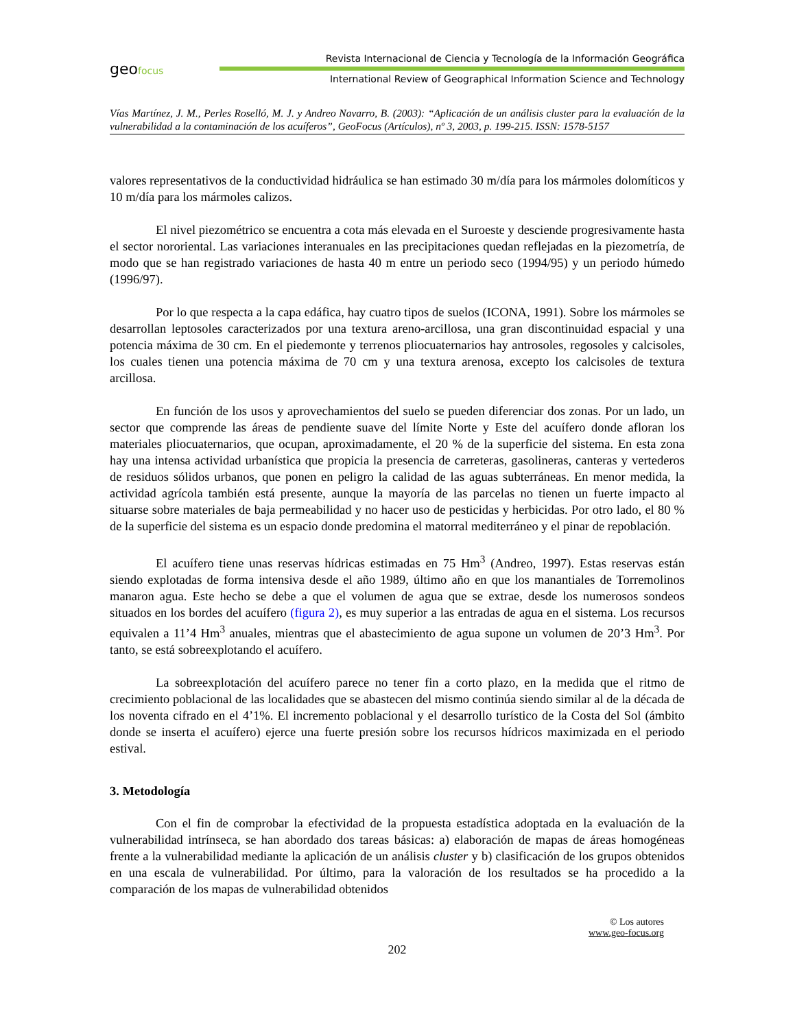geofocus
Revista Internacional de Ciencia y Tecnología de la Información Geográfica
International Review of Geographical Information Science and Technology
Vías Martínez, J. M., Perles Roselló, M. J. y Andreo Navarro, B. (2003): “Aplicación de un análisis cluster para la evaluación de la vulnerabilidad a la contaminación de los acuíferos”, GeoFocus (Artículos), nº 3, 2003, p. 199-215. ISSN: 1578-5157
valores representativos de la conductividad hidráulica se han estimado 30 m/día para los mármoles dolomíticos y 10 m/día para los mármoles calizos.
El nivel piezométrico se encuentra a cota más elevada en el Suroeste y desciende progresivamente hasta el sector nororiental. Las variaciones interanuales en las precipitaciones quedan reflejadas en la piezometría, de modo que se han registrado variaciones de hasta 40 m entre un periodo seco (1994/95) y un periodo húmedo (1996/97).
Por lo que respecta a la capa edáfica, hay cuatro tipos de suelos (ICONA, 1991). Sobre los mármoles se desarrollan leptosoles caracterizados por una textura areno-arcillosa, una gran discontinuidad espacial y una potencia máxima de 30 cm. En el piedemonte y terrenos pliocuaternarios hay antrosoles, regosoles y calcisoles, los cuales tienen una potencia máxima de 70 cm y una textura arenosa, excepto los calcisoles de textura arcillosa.
En función de los usos y aprovechamientos del suelo se pueden diferenciar dos zonas. Por un lado, un sector que comprende las áreas de pendiente suave del límite Norte y Este del acuífero donde afloran los materiales pliocuaternarios, que ocupan, aproximadamente, el 20 % de la superficie del sistema. En esta zona hay una intensa actividad urbanística que propicia la presencia de carreteras, gasolineras, canteras y vertederos de residuos sólidos urbanos, que ponen en peligro la calidad de las aguas subterráneas. En menor medida, la actividad agrícola también está presente, aunque la mayoría de las parcelas no tienen un fuerte impacto al situarse sobre materiales de baja permeabilidad y no hacer uso de pesticidas y herbicidas. Por otro lado, el 80 % de la superficie del sistema es un espacio donde predomina el matorral mediterráneo y el pinar de repoblación.
El acuífero tiene unas reservas hídricas estimadas en 75 Hm<sup>3</sup> (Andreo, 1997). Estas reservas están siendo explotadas de forma intensiva desde el año 1989, último año en que los manantiales de Torremolinos manaron agua. Este hecho se debe a que el volumen de agua que se extrae, desde los numerosos sondeos situados en los bordes del acuífero (figura 2), es muy superior a las entradas de agua en el sistema. Los recursos equivalen a 11’4 Hm<sup>3</sup> anuales, mientras que el abastecimiento de agua supone un volumen de 20’3 Hm<sup>3</sup>. Por tanto, se está sobreexplotando el acuífero.
La sobreexplotación del acuífero parece no tener fin a corto plazo, en la medida que el ritmo de crecimiento poblacional de las localidades que se abastecen del mismo continúa siendo similar al de la década de los noventa cifrado en el 4’1%. El incremento poblacional y el desarrollo turístico de la Costa del Sol (ámbito donde se inserta el acuífero) ejerce una fuerte presión sobre los recursos hídricos maximizada en el periodo estival.
3. Metodología
Con el fin de comprobar la efectividad de la propuesta estadística adoptada en la evaluación de la vulnerabilidad intrínseca, se han abordado dos tareas básicas: a) elaboración de mapas de áreas homogéneas frente a la vulnerabilidad mediante la aplicación de un análisis cluster y b) clasificación de los grupos obtenidos en una escala de vulnerabilidad. Por último, para la valoración de los resultados se ha procedido a la comparación de los mapas de vulnerabilidad obtenidos
© Los autores
www.geo-focus.org
202